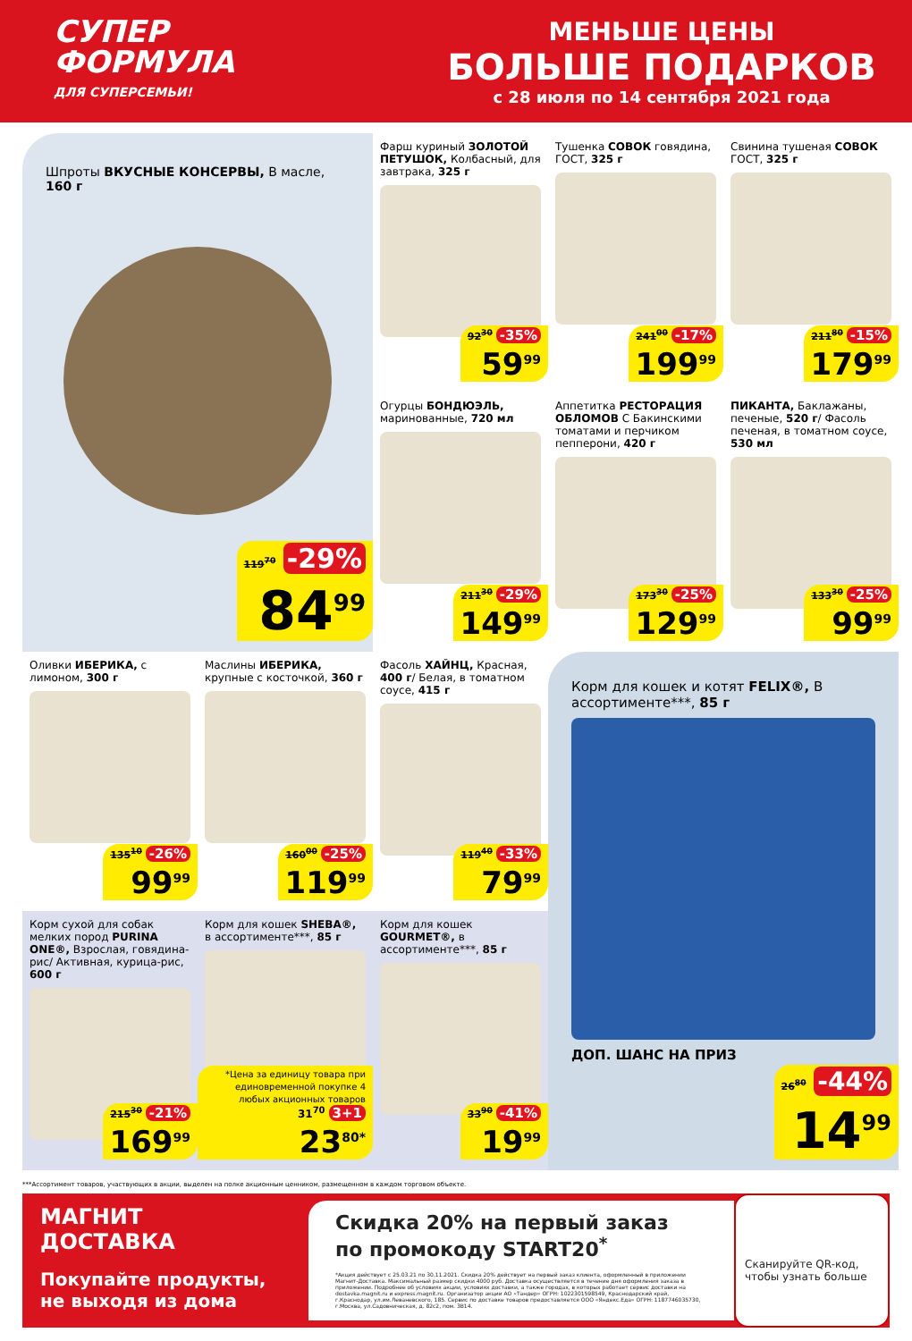СУПЕР
ФОРМУЛА
ДЛЯ СУПЕРСЕМЬИ!
МЕНЬШЕ ЦЕНЫ
БОЛЬШЕ ПОДАРКОВ
с 28 июля по 14 сентября 2021 года
Шпроты ВКУСНЫЕ КОНСЕРВЫ, В масле, 160 г
119<sup>70</sup> -29%
84<sup>99</sup>
Фарш куриный ЗОЛОТОЙ ПЕТУШОК, Колбасный, для завтрака, 325 г
92<sup>30</sup> -35%
59<sup>99</sup>
Тушенка СОВОК говядина, ГОСТ, 325 г
241<sup>00</sup> -17%
199<sup>99</sup>
Свинина тушеная СОВОК ГОСТ, 325 г
211<sup>80</sup> -15%
179<sup>99</sup>
Огурцы БОНДЮЭЛЬ, маринованные, 720 мл
211<sup>30</sup> -29%
149<sup>99</sup>
Аппетитка РЕСТОРАЦИЯ ОБЛОМОВ С Бакинскими томатами и перчиком пепперони, 420 г
173<sup>30</sup> -25%
129<sup>99</sup>
ПИКАНТА, Баклажаны, печеные, 520 г/ Фасоль печеная, в томатном соусе, 530 мл
133<sup>30</sup> -25%
99<sup>99</sup>
Оливки ИБЕРИКА, с лимоном, 300 г
135<sup>10</sup> -26%
99<sup>99</sup>
Маслины ИБЕРИКА, крупные с косточкой, 360 г
160<sup>00</sup> -25%
119<sup>99</sup>
Фасоль ХАЙНЦ, Красная, 400 г/ Белая, в томатном соусе, 415 г
119<sup>40</sup> -33%
79<sup>99</sup>
Корм для кошек и котят FELIX®, В ассортименте***, 85 г
ДОП. ШАНС НА ПРИЗ
26<sup>80</sup> -44%
14<sup>99</sup>
Корм сухой для собак мелких пород PURINA ONE®, Взрослая, говядина-рис/ Активная, курица-рис, 600 г
215<sup>30</sup> -21%
169<sup>99</sup>
Корм для кошек SHEBA®, в ассортименте***, 85 г
*Цена за единицу товара при единовременной покупке 4 любых акционных товаров 31<sup>70</sup> 3+1
23<sup>80*</sup>
Корм для кошек GOURMET®, в ассортименте***, 85 г
33<sup>90</sup> -41%
19<sup>99</sup>
***Ассортимент товаров, участвующих в акции, выделен на полке акционным ценником, размещенном в каждом торговом объекте.
МАГНИТ
ДОСТАВКА
Покупайте продукты, не выходя из дома
Скидка 20% на первый заказ
по промокоду START20<sup>*</sup>
*Акция действует с 25.03.21 по 30.11.2021. Скидка 20% действует на первый заказ клиента, оформленный в приложении Магнит-Доставка. Максимальный размер скидки 4000 руб. Доставка осуществляется в течение дня оформления заказа в приложении. Подробнее об условиях акции, условиях доставки, а также городах, в которых работает сервис доставки на dostavka.magnit.ru и express.magnit.ru. Организатор акции АО «Тандер» ОГРН: 1022301598549, Краснодарский край, г.Краснодар, ул.им.Леваневского, 185. Сервис по доставке товаров предоставляется ООО «Яндекс.Еда» ОГРН: 1187746035730, г.Москва, ул.Садовническая, д. 82с2, пом. 3В14.
Сканируйте QR-код, чтобы узнать больше